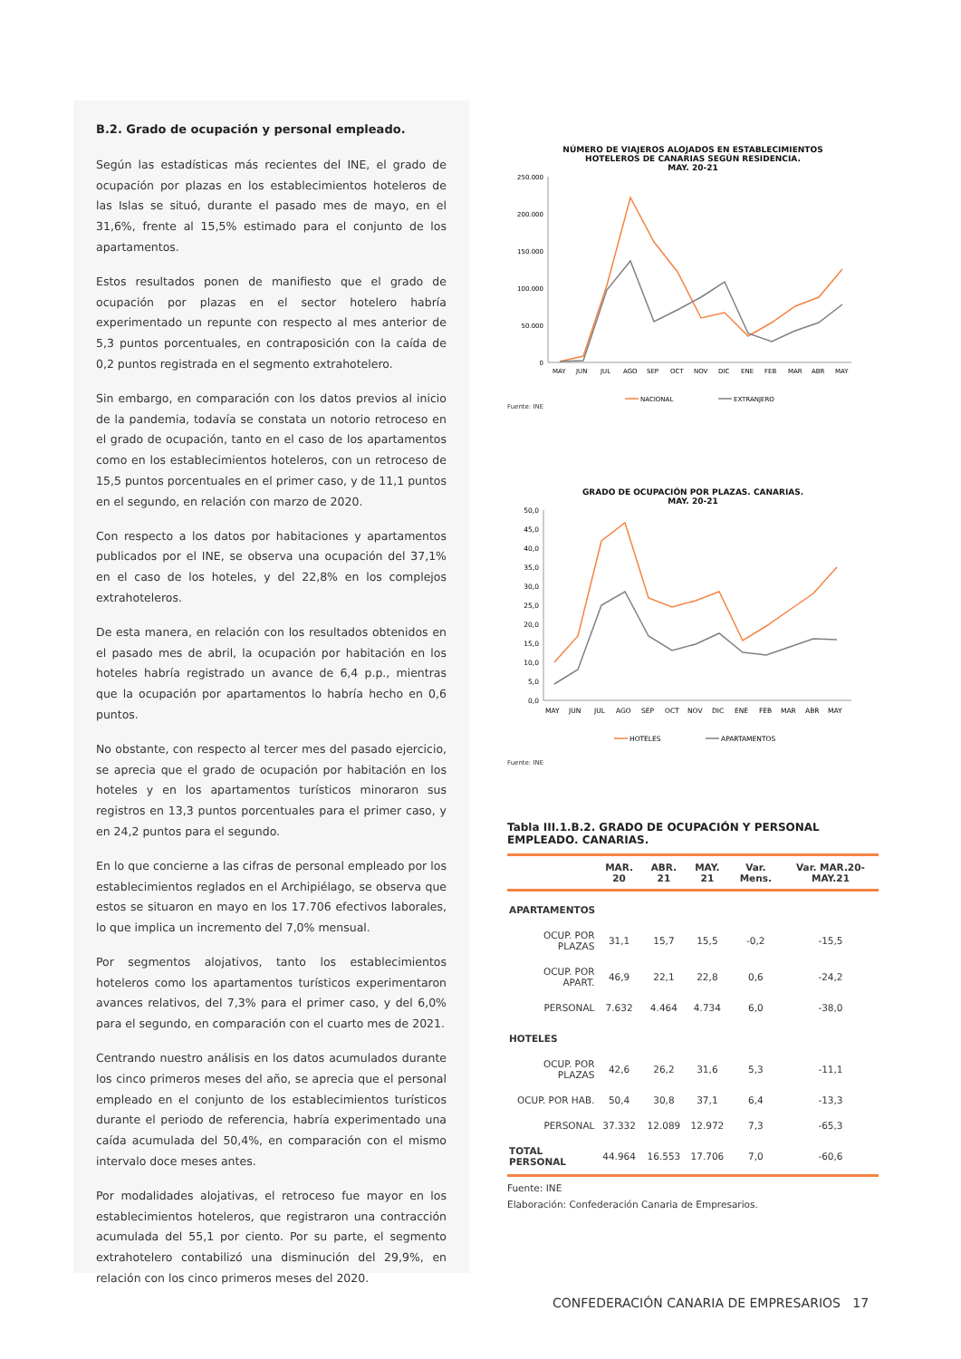B.2. Grado de ocupación y personal empleado.
Según las estadísticas más recientes del INE, el grado de ocupación por plazas en los establecimientos hoteleros de las Islas se situó, durante el pasado mes de mayo, en el 31,6%, frente al 15,5% estimado para el conjunto de los apartamentos.
Estos resultados ponen de manifiesto que el grado de ocupación por plazas en el sector hotelero habría experimentado un repunte con respecto al mes anterior de 5,3 puntos porcentuales, en contraposición con la caída de 0,2 puntos registrada en el segmento extrahotelero.
Sin embargo, en comparación con los datos previos al inicio de la pandemia, todavía se constata un notorio retroceso en el grado de ocupación, tanto en el caso de los apartamentos como en los establecimientos hoteleros, con un retroceso de 15,5 puntos porcentuales en el primer caso, y de 11,1 puntos en el segundo, en relación con marzo de 2020.
Con respecto a los datos por habitaciones y apartamentos publicados por el INE, se observa una ocupación del 37,1% en el caso de los hoteles, y del 22,8% en los complejos extrahoteleros.
De esta manera, en relación con los resultados obtenidos en el pasado mes de abril, la ocupación por habitación en los hoteles habría registrado un avance de 6,4 p.p., mientras que la ocupación por apartamentos lo habría hecho en 0,6 puntos.
No obstante, con respecto al tercer mes del pasado ejercicio, se aprecia que el grado de ocupación por habitación en los hoteles y en los apartamentos turísticos minoraron sus registros en 13,3 puntos porcentuales para el primer caso, y en 24,2 puntos para el segundo.
En lo que concierne a las cifras de personal empleado por los establecimientos reglados en el Archipiélago, se observa que estos se situaron en mayo en los 17.706 efectivos laborales, lo que implica un incremento del 7,0% mensual.
Por segmentos alojativos, tanto los establecimientos hoteleros como los apartamentos turísticos experimentaron avances relativos, del 7,3% para el primer caso, y del 6,0% para el segundo, en comparación con el cuarto mes de 2021.
Centrando nuestro análisis en los datos acumulados durante los cinco primeros meses del año, se aprecia que el personal empleado en el conjunto de los establecimientos turísticos durante el periodo de referencia, habría experimentado una caída acumulada del 50,4%, en comparación con el mismo intervalo doce meses antes.
Por modalidades alojativas, el retroceso fue mayor en los establecimientos hoteleros, que registraron una contracción acumulada del 55,1 por ciento. Por su parte, el segmento extrahotelero contabilizó una disminución del 29,9%, en relación con los cinco primeros meses del 2020.
NÚMERO DE VIAJEROS ALOJADOS EN ESTABLECIMIENTOS
HOTELEROS DE CANARIAS SEGÚN RESIDENCIA.
MAY. 20-21
250.000
200.000
150.000
100.000
50.000
0
MAY
JUN
JUL
AGO
SEP
OCT
NOV
DIC
ENE
FEB
MAR
ABR
MAY
NACIONAL
EXTRANJERO
Fuente: INE
GRADO DE OCUPACIÓN POR PLAZAS. CANARIAS.
MAY. 20-21
50,0
45,0
40,0
35,0
30,0
25,0
20,0
15,0
10,0
5,0
0,0
MAY
JUN
JUL
AGO
SEP
OCT
NOV
DIC
ENE
FEB
MAR
ABR
MAY
HOTELES
APARTAMENTOS
Fuente: INE
Tabla III.1.B.2. GRADO DE OCUPACIÓN Y PERSONAL EMPLEADO. CANARIAS.
| | MAR. 20 | ABR. 21 | MAY. 21 | Var. Mens. | Var. MAR.20-MAY.21 |
| --- | --- | --- | --- | --- | --- |
| APARTAMENTOS | | | | | |
| OCUP. POR PLAZAS | 31,1 | 15,7 | 15,5 | -0,2 | -15,5 |
| OCUP. POR APART. | 46,9 | 22,1 | 22,8 | 0,6 | -24,2 |
| PERSONAL | 7.632 | 4.464 | 4.734 | 6,0 | -38,0 |
| HOTELES | | | | | |
| OCUP. POR PLAZAS | 42,6 | 26,2 | 31,6 | 5,3 | -11,1 |
| OCUP. POR HAB. | 50,4 | 30,8 | 37,1 | 6,4 | -13,3 |
| PERSONAL | 37.332 | 12.089 | 12.972 | 7,3 | -65,3 |
| TOTAL PERSONAL | 44.964 | 16.553 | 17.706 | 7,0 | -60,6 |
Fuente: INE
Elaboración: Confederación Canaria de Empresarios.
CONFEDERACIÓN CANARIA DE EMPRESARIOS 17